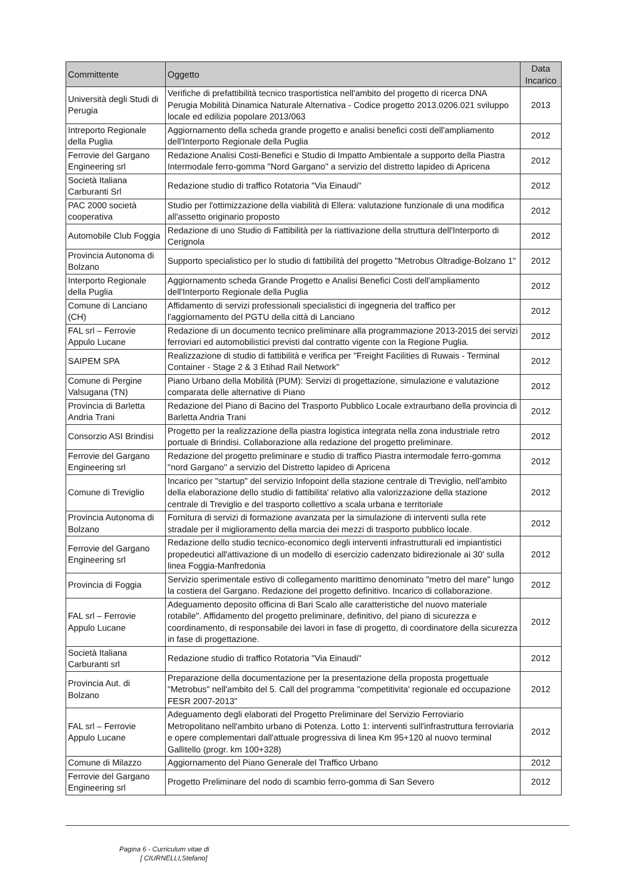| Committente | Oggetto | Data Incarico |
| --- | --- | --- |
| Università degli Studi di Perugia | Verifiche di prefattibilità tecnico trasportistica nell'ambito del progetto di ricerca DNA Perugia Mobilità Dinamica Naturale Alternativa - Codice progetto 2013.0206.021 sviluppo locale ed edilizia popolare 2013/063 | 2013 |
| Intreporto Regionale della Puglia | Aggiornamento della scheda grande progetto e analisi benefici costi dell'ampliamento dell'Interporto Regionale della Puglia | 2012 |
| Ferrovie del Gargano Engineering srl | Redazione Analisi Costi-Benefici e Studio di Impatto Ambientale a supporto della Piastra Intermodale ferro-gomma "Nord Gargano" a servizio del distretto lapideo di Apricena | 2012 |
| Società Italiana Carburanti Srl | Redazione studio di traffico Rotatoria "Via Einaudi" | 2012 |
| PAC 2000 società cooperativa | Studio per l'ottimizzazione della viabilità di Ellera: valutazione funzionale di una modifica all'assetto originario proposto | 2012 |
| Automobile Club Foggia | Redazione di uno Studio di Fattibilità per la riattivazione della struttura dell'Interporto di Cerignola | 2012 |
| Provincia Autonoma di Bolzano | Supporto specialistico per lo studio di fattibilità del progetto "Metrobus Oltradige-Bolzano 1" | 2012 |
| Interporto Regionale della Puglia | Aggiornamento scheda Grande Progetto e Analisi Benefici Costi dell'ampliamento dell'Interporto Regionale della Puglia | 2012 |
| Comune di Lanciano (CH) | Affidamento di servizi professionali specialistici di ingegneria del traffico per l'aggiornamento del PGTU della città di Lanciano | 2012 |
| FAL srl – Ferrovie Appulo Lucane | Redazione di un documento tecnico preliminare alla programmazione 2013-2015 dei servizi ferroviari ed automobilistici previsti dal contratto vigente con la Regione Puglia. | 2012 |
| SAIPEM SPA | Realizzazione di studio di fattibilità e verifica per "Freight Facilities di Ruwais - Terminal Container - Stage 2 & 3 Etihad Rail Network" | 2012 |
| Comune di Pergine Valsugana (TN) | Piano Urbano della Mobilità (PUM): Servizi di progettazione, simulazione e valutazione comparata delle alternative di Piano | 2012 |
| Provincia di Barletta Andria Trani | Redazione del Piano di Bacino del Trasporto Pubblico Locale extraurbano della provincia di Barletta Andria Trani | 2012 |
| Consorzio ASI Brindisi | Progetto per la realizzazione della piastra logistica integrata nella zona industriale retro portuale di Brindisi. Collaborazione alla redazione del progetto preliminare. | 2012 |
| Ferrovie del Gargano Engineering srl | Redazione del progetto preliminare e studio di traffico Piastra intermodale ferro-gomma "nord Gargano" a servizio del Distretto lapideo di Apricena | 2012 |
| Comune di Treviglio | Incarico per "startup" del servizio Infopoint della stazione centrale di Treviglio, nell'ambito della elaborazione dello studio di fattibilita' relativo alla valorizzazione della stazione centrale di Treviglio e del trasporto collettivo a scala urbana e territoriale | 2012 |
| Provincia Autonoma di Bolzano | Fornitura di servizi di formazione avanzata per la simulazione di interventi sulla rete stradale per il miglioramento della marcia dei mezzi di trasporto pubblico locale. | 2012 |
| Ferrovie del Gargano Engineering srl | Redazione dello studio tecnico-economico degli interventi infrastrutturali ed impiantistici propedeutici all'attivazione di un modello di esercizio cadenzato bidirezionale ai 30' sulla linea Foggia-Manfredonia | 2012 |
| Provincia di Foggia | Servizio sperimentale estivo di collegamento marittimo denominato "metro del mare" lungo la costiera del Gargano. Redazione del progetto definitivo. Incarico di collaborazione. | 2012 |
| FAL srl – Ferrovie Appulo Lucane | Adeguamento deposito officina di Bari Scalo alle caratteristiche del nuovo materiale rotabile". Affidamento del progetto preliminare, definitivo, del piano di sicurezza e coordinamento, di responsabile dei lavori in fase di progetto, di coordinatore della sicurezza in fase di progettazione. | 2012 |
| Società Italiana Carburanti srl | Redazione studio di traffico Rotatoria "Via Einaudi" | 2012 |
| Provincia Aut. di Bolzano | Preparazione della documentazione per la presentazione della proposta progettuale "Metrobus" nell'ambito del 5. Call del programma "competitivita' regionale ed occupazione FESR 2007-2013" | 2012 |
| FAL srl – Ferrovie Appulo Lucane | Adeguamento degli elaborati del Progetto Preliminare del Servizio Ferroviario Metropolitano nell'ambito urbano di Potenza. Lotto 1: interventi sull'infrastruttura ferroviaria e opere complementari dall'attuale progressiva di linea Km 95+120 al nuovo terminal Gallitello (progr. km 100+328) | 2012 |
| Comune di Milazzo | Aggiornamento del Piano Generale del Traffico Urbano | 2012 |
| Ferrovie del Gargano Engineering srl | Progetto Preliminare del nodo di scambio ferro-gomma di San Severo | 2012 |
Pagina 6 - Curriculum vitae di
[ CIURNELLI,Stefano]